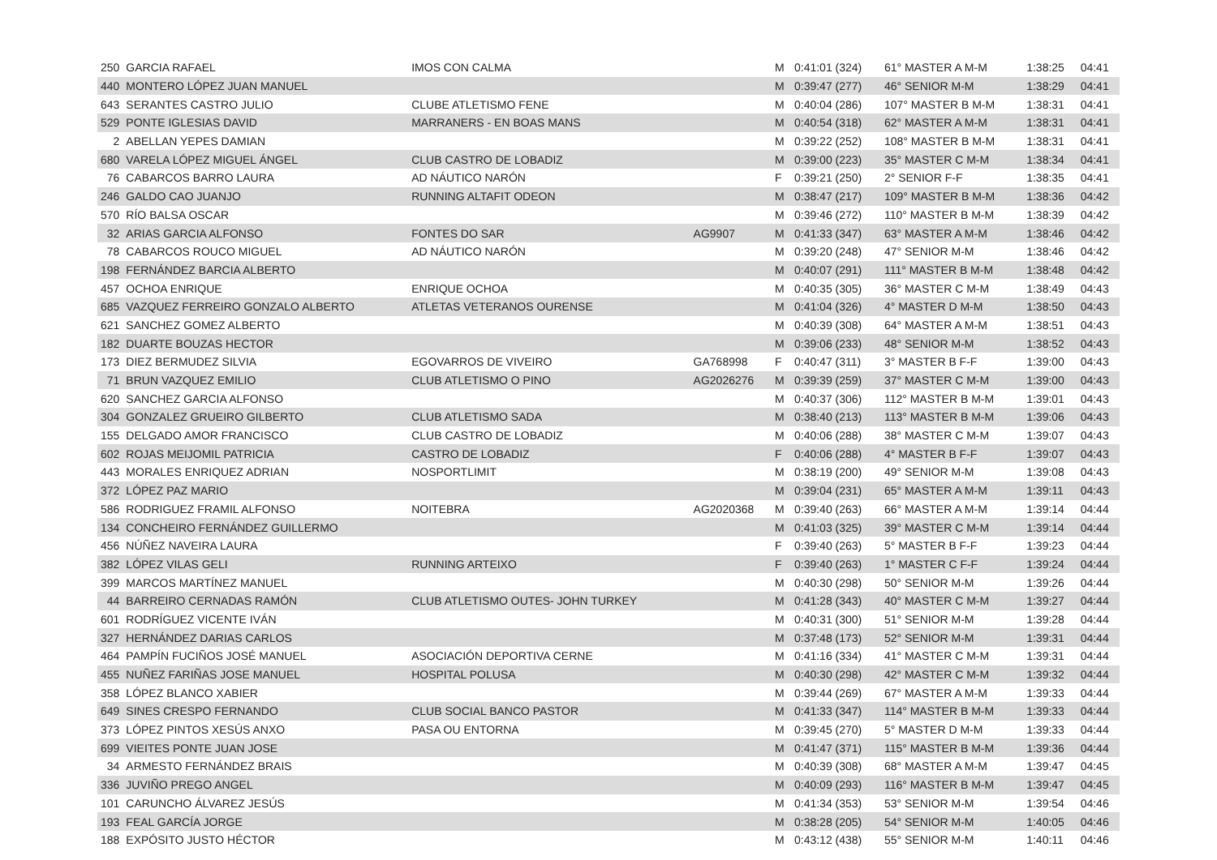| 250 | GARCIA RAFAEL | IMOS CON CALMA | | M | 0:41:01 (324) | 61° MASTER A M-M | 1:38:25 | 04:41 |
| 440 | MONTERO LÓPEZ JUAN MANUEL | | | M | 0:39:47 (277) | 46° SENIOR M-M | 1:38:29 | 04:41 |
| 643 | SERANTES CASTRO JULIO | CLUBE ATLETISMO FENE | | M | 0:40:04 (286) | 107° MASTER B M-M | 1:38:31 | 04:41 |
| 529 | PONTE IGLESIAS DAVID | MARRANERS - EN BOAS MANS | | M | 0:40:54 (318) | 62° MASTER A M-M | 1:38:31 | 04:41 |
| 2 | ABELLAN YEPES DAMIAN | | | M | 0:39:22 (252) | 108° MASTER B M-M | 1:38:31 | 04:41 |
| 680 | VARELA LÓPEZ MIGUEL ÁNGEL | CLUB CASTRO DE LOBADIZ | | M | 0:39:00 (223) | 35° MASTER C M-M | 1:38:34 | 04:41 |
| 76 | CABARCOS BARRO LAURA | AD NÁUTICO NARÓN | | F | 0:39:21 (250) | 2° SENIOR F-F | 1:38:35 | 04:41 |
| 246 | GALDO CAO JUANJO | RUNNING ALTAFIT ODEON | | M | 0:38:47 (217) | 109° MASTER B M-M | 1:38:36 | 04:42 |
| 570 | RÍO BALSA OSCAR | | | M | 0:39:46 (272) | 110° MASTER B M-M | 1:38:39 | 04:42 |
| 32 | ARIAS GARCIA ALFONSO | FONTES DO SAR | AG9907 | M | 0:41:33 (347) | 63° MASTER A M-M | 1:38:46 | 04:42 |
| 78 | CABARCOS ROUCO MIGUEL | AD NÁUTICO NARÓN | | M | 0:39:20 (248) | 47° SENIOR M-M | 1:38:46 | 04:42 |
| 198 | FERNÁNDEZ BARCIA ALBERTO | | | M | 0:40:07 (291) | 111° MASTER B M-M | 1:38:48 | 04:42 |
| 457 | OCHOA ENRIQUE | ENRIQUE OCHOA | | M | 0:40:35 (305) | 36° MASTER C M-M | 1:38:49 | 04:43 |
| 685 | VAZQUEZ FERREIRO GONZALO ALBERTO | ATLETAS VETERANOS OURENSE | | M | 0:41:04 (326) | 4° MASTER D M-M | 1:38:50 | 04:43 |
| 621 | SANCHEZ GOMEZ ALBERTO | | | M | 0:40:39 (308) | 64° MASTER A M-M | 1:38:51 | 04:43 |
| 182 | DUARTE BOUZAS HECTOR | | | M | 0:39:06 (233) | 48° SENIOR M-M | 1:38:52 | 04:43 |
| 173 | DIEZ BERMUDEZ SILVIA | EGOVARROS DE VIVEIRO | GA768998 | F | 0:40:47 (311) | 3° MASTER B F-F | 1:39:00 | 04:43 |
| 71 | BRUN VAZQUEZ EMILIO | CLUB ATLETISMO O PINO | AG2026276 | M | 0:39:39 (259) | 37° MASTER C M-M | 1:39:00 | 04:43 |
| 620 | SANCHEZ GARCIA ALFONSO | | | M | 0:40:37 (306) | 112° MASTER B M-M | 1:39:01 | 04:43 |
| 304 | GONZALEZ GRUEIRO GILBERTO | CLUB ATLETISMO SADA | | M | 0:38:40 (213) | 113° MASTER B M-M | 1:39:06 | 04:43 |
| 155 | DELGADO AMOR FRANCISCO | CLUB CASTRO DE LOBADIZ | | M | 0:40:06 (288) | 38° MASTER C M-M | 1:39:07 | 04:43 |
| 602 | ROJAS MEIJOMIL PATRICIA | CASTRO DE LOBADIZ | | F | 0:40:06 (288) | 4° MASTER B F-F | 1:39:07 | 04:43 |
| 443 | MORALES ENRIQUEZ ADRIAN | NOSPORTLIMIT | | M | 0:38:19 (200) | 49° SENIOR M-M | 1:39:08 | 04:43 |
| 372 | LÓPEZ PAZ MARIO | | | M | 0:39:04 (231) | 65° MASTER A M-M | 1:39:11 | 04:43 |
| 586 | RODRIGUEZ FRAMIL ALFONSO | NOITEBRA | AG2020368 | M | 0:39:40 (263) | 66° MASTER A M-M | 1:39:14 | 04:44 |
| 134 | CONCHEIRO FERNÁNDEZ GUILLERMO | | | M | 0:41:03 (325) | 39° MASTER C M-M | 1:39:14 | 04:44 |
| 456 | NÚÑEZ NAVEIRA LAURA | | | F | 0:39:40 (263) | 5° MASTER B F-F | 1:39:23 | 04:44 |
| 382 | LÓPEZ VILAS GELI | RUNNING ARTEIXO | | F | 0:39:40 (263) | 1° MASTER C F-F | 1:39:24 | 04:44 |
| 399 | MARCOS MARTÍNEZ MANUEL | | | M | 0:40:30 (298) | 50° SENIOR M-M | 1:39:26 | 04:44 |
| 44 | BARREIRO CERNADAS RAMÓN | CLUB ATLETISMO OUTES- JOHN TURKEY | | M | 0:41:28 (343) | 40° MASTER C M-M | 1:39:27 | 04:44 |
| 601 | RODRÍGUEZ VICENTE IVÁN | | | M | 0:40:31 (300) | 51° SENIOR M-M | 1:39:28 | 04:44 |
| 327 | HERNÁNDEZ DARIAS CARLOS | | | M | 0:37:48 (173) | 52° SENIOR M-M | 1:39:31 | 04:44 |
| 464 | PAMPÍN FUCIÑOS JOSÉ MANUEL | ASOCIACIÓN DEPORTIVA CERNE | | M | 0:41:16 (334) | 41° MASTER C M-M | 1:39:31 | 04:44 |
| 455 | NUÑEZ FARIÑAS JOSE MANUEL | HOSPITAL POLUSA | | M | 0:40:30 (298) | 42° MASTER C M-M | 1:39:32 | 04:44 |
| 358 | LÓPEZ BLANCO XABIER | | | M | 0:39:44 (269) | 67° MASTER A M-M | 1:39:33 | 04:44 |
| 649 | SINES CRESPO FERNANDO | CLUB SOCIAL BANCO PASTOR | | M | 0:41:33 (347) | 114° MASTER B M-M | 1:39:33 | 04:44 |
| 373 | LÓPEZ PINTOS XESÚS ANXO | PASA OU ENTORNA | | M | 0:39:45 (270) | 5° MASTER D M-M | 1:39:33 | 04:44 |
| 699 | VIEITES PONTE JUAN JOSE | | | M | 0:41:47 (371) | 115° MASTER B M-M | 1:39:36 | 04:44 |
| 34 | ARMESTO FERNÁNDEZ BRAIS | | | M | 0:40:39 (308) | 68° MASTER A M-M | 1:39:47 | 04:45 |
| 336 | JUVIÑO PREGO ANGEL | | | M | 0:40:09 (293) | 116° MASTER B M-M | 1:39:47 | 04:45 |
| 101 | CARUNCHO ÁLVAREZ JESÚS | | | M | 0:41:34 (353) | 53° SENIOR M-M | 1:39:54 | 04:46 |
| 193 | FEAL GARCÍA JORGE | | | M | 0:38:28 (205) | 54° SENIOR M-M | 1:40:05 | 04:46 |
| 188 | EXPÓSITO JUSTO HÉCTOR | | | M | 0:43:12 (438) | 55° SENIOR M-M | 1:40:11 | 04:46 |